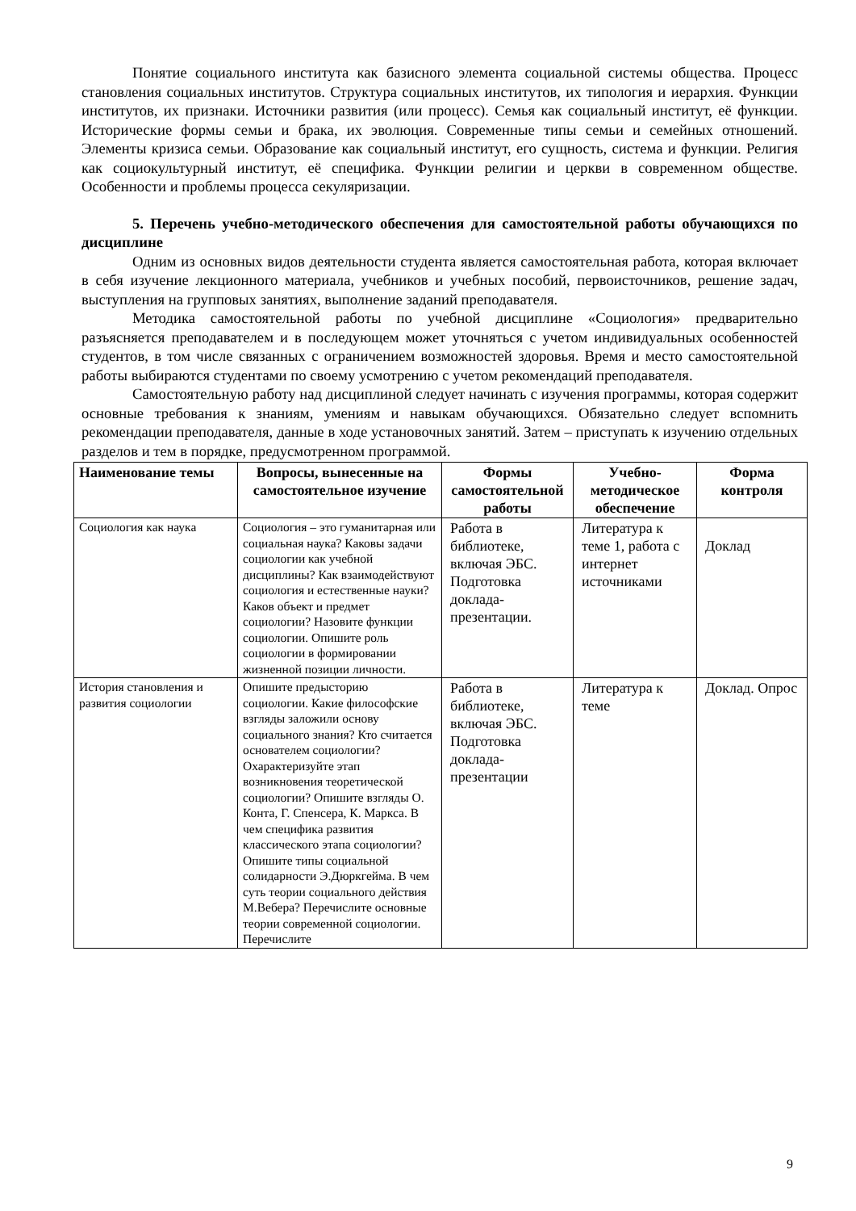Понятие социального института как базисного элемента социальной системы общества. Процесс становления социальных институтов. Структура социальных институтов, их типология и иерархия. Функции институтов, их признаки. Источники развития (или процесс). Семья как социальный институт, её функции. Исторические формы семьи и брака, их эволюция. Современные типы семьи и семейных отношений. Элементы кризиса семьи. Образование как социальный институт, его сущность, система и функции. Религия как социокультурный институт, её специфика. Функции религии и церкви в современном обществе. Особенности и проблемы процесса секуляризации.
5. Перечень учебно-методического обеспечения для самостоятельной работы обучающихся по дисциплине
Одним из основных видов деятельности студента является самостоятельная работа, которая включает в себя изучение лекционного материала, учебников и учебных пособий, первоисточников, решение задач, выступления на групповых занятиях, выполнение заданий преподавателя.
Методика самостоятельной работы по учебной дисциплине «Социология» предварительно разъясняется преподавателем и в последующем может уточняться с учетом индивидуальных особенностей студентов, в том числе связанных с ограничением возможностей здоровья. Время и место самостоятельной работы выбираются студентами по своему усмотрению с учетом рекомендаций преподавателя.
Самостоятельную работу над дисциплиной следует начинать с изучения программы, которая содержит основные требования к знаниям, умениям и навыкам обучающихся. Обязательно следует вспомнить рекомендации преподавателя, данные в ходе установочных занятий. Затем – приступать к изучению отдельных разделов и тем в порядке, предусмотренном программой.
| Наименование темы | Вопросы, вынесенные на самостоятельное изучение | Формы самостоятельной работы | Учебно-методическое обеспечение | Форма контроля |
| --- | --- | --- | --- | --- |
| Социология как наука | Социология – это гуманитарная или социальная наука? Каковы задачи социологии как учебной дисциплины? Как взаимодействуют социология и естественные науки? Каков объект и предмет социологии? Назовите функции социологии. Опишите роль социологии в формировании жизненной позиции личности. | Работа в библиотеке, включая ЭБС. Подготовка доклада-презентации. | Литература к теме 1, работа с интернет источниками | Доклад |
| История становления и развития социологии | Опишите предысторию социологии. Какие философские взгляды заложили основу социального знания? Кто считается основателем социологии? Охарактеризуйте этап возникновения теоретической социологии? Опишите взгляды О. Конта, Г. Спенсера, К. Маркса. В чем специфика развития классического этапа социологии? Опишите типы социальной солидарности Э.Дюркгейма. В чем суть теории социального действия М.Вебера? Перечислите основные теории современной социологии. Перечислите | Работа в библиотеке, включая ЭБС. Подготовка доклада-презентации | Литература к теме | Доклад. Опрос |
9